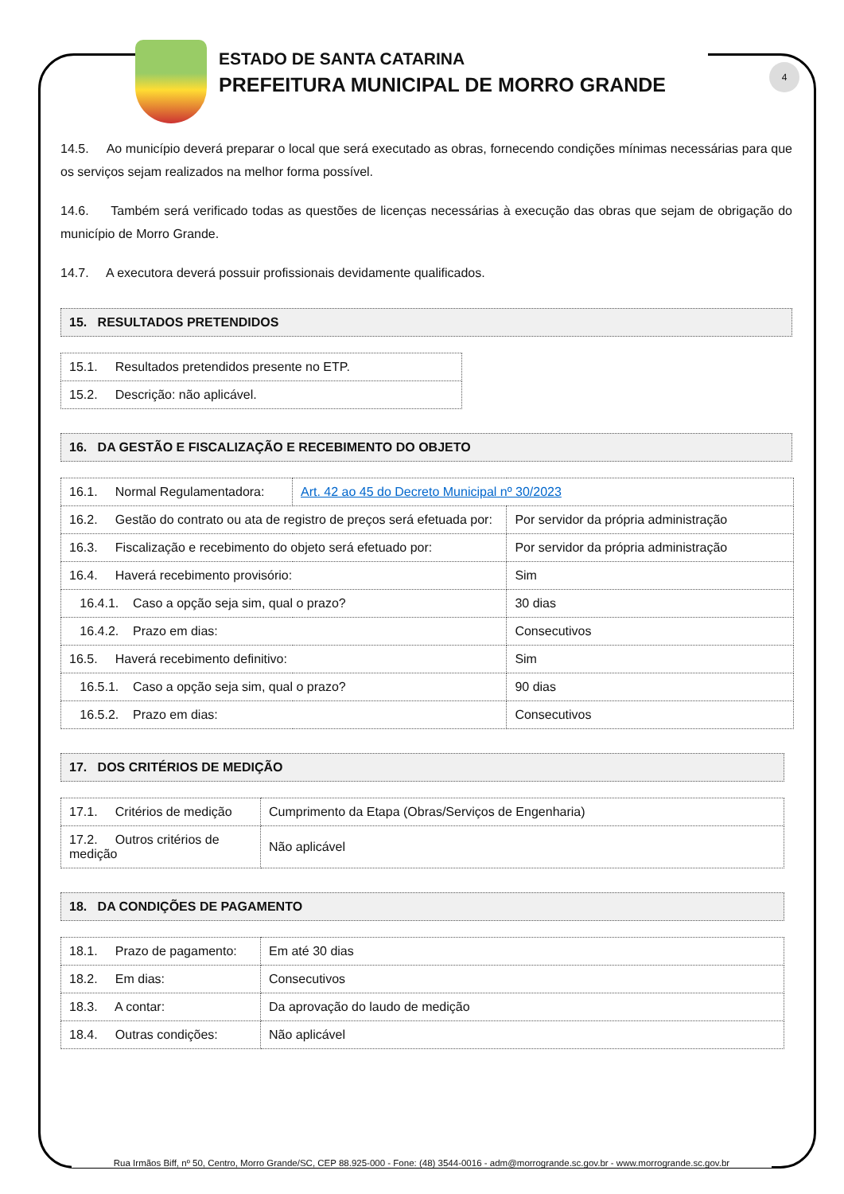ESTADO DE SANTA CATARINA
PREFEITURA MUNICIPAL DE MORRO GRANDE
4
14.5. Ao município deverá preparar o local que será executado as obras, fornecendo condições mínimas necessárias para que os serviços sejam realizados na melhor forma possível.
14.6. Também será verificado todas as questões de licenças necessárias à execução das obras que sejam de obrigação do município de Morro Grande.
14.7. A executora deverá possuir profissionais devidamente qualificados.
15. RESULTADOS PRETENDIDOS
| 15.1. Resultados pretendidos presente no ETP. |
| 15.2. Descrição: não aplicável. |
16. DA GESTÃO E FISCALIZAÇÃO E RECEBIMENTO DO OBJETO
| 16.1. Normal Regulamentadora: | Art. 42 ao 45 do Decreto Municipal nº 30/2023 | |
| 16.2. Gestão do contrato ou ata de registro de preços será efetuada por: | | Por servidor da própria administração |
| 16.3. Fiscalização e recebimento do objeto será efetuado por: | | Por servidor da própria administração |
| 16.4. Haverá recebimento provisório: | | Sim |
| 16.4.1. Caso a opção seja sim, qual o prazo? | | 30 dias |
| 16.4.2. Prazo em dias: | | Consecutivos |
| 16.5. Haverá recebimento definitivo: | | Sim |
| 16.5.1. Caso a opção seja sim, qual o prazo? | | 90 dias |
| 16.5.2. Prazo em dias: | | Consecutivos |
17. DOS CRITÉRIOS DE MEDIÇÃO
| 17.1. Critérios de medição | Cumprimento da Etapa (Obras/Serviços de Engenharia) |
| 17.2. Outros critérios de medição | Não aplicável |
18. DA CONDIÇÕES DE PAGAMENTO
| 18.1. Prazo de pagamento: | Em até 30 dias |
| 18.2. Em dias: | Consecutivos |
| 18.3. A contar: | Da aprovação do laudo de medição |
| 18.4. Outras condições: | Não aplicável |
Rua Irmãos Biff, nº 50, Centro, Morro Grande/SC, CEP 88.925-000 - Fone: (48) 3544-0016 - adm@morrogrande.sc.gov.br - www.morrogrande.sc.gov.br